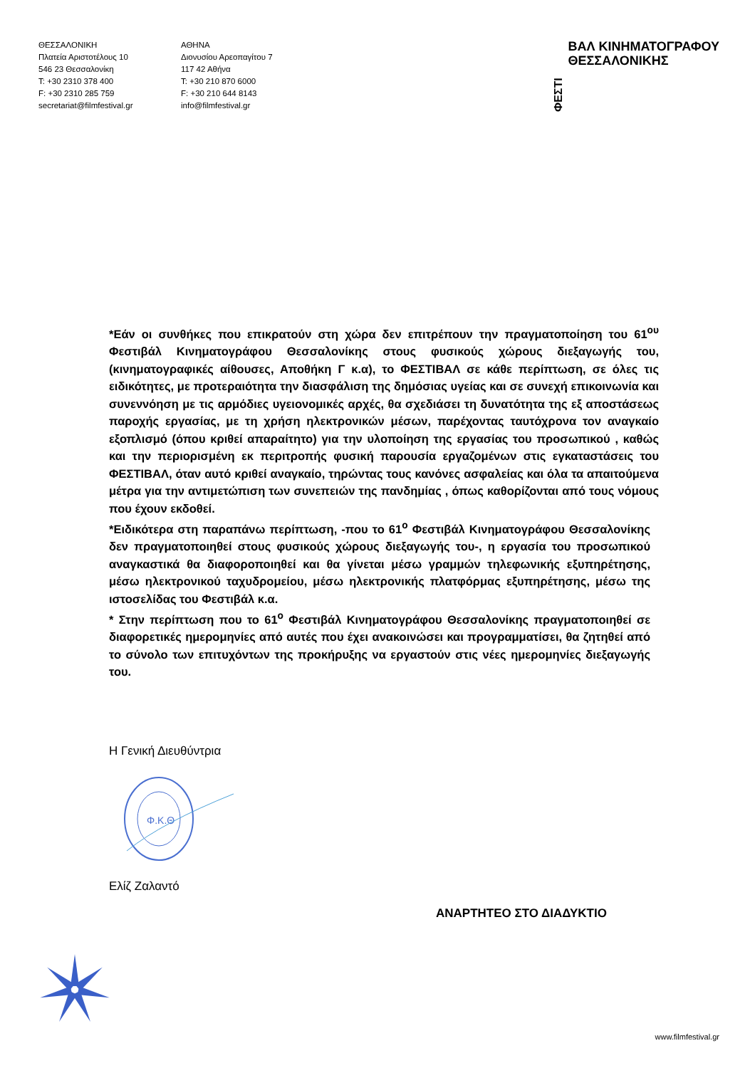ΘΕΣΣΑΛΟΝΙΚΗ
Πλατεία Αριστοτέλους 10
546 23 Θεσσαλονίκη
T: +30 2310 378 400
F: +30 2310 285 759
secretariat@filmfestival.gr
ΑΘΗΝΑ
Διονυσίου Αρεοπαγίτου 7
117 42 Αθήνα
T: +30 210 870 6000
F: +30 210 644 8143
info@filmfestival.gr
ΦΕΣΤΙ ΒΑΛ ΚΙΝΗΜΑΤΟΓΡΑΦΟΥ
ΘΕΣΣΑΛΟΝΙΚΗΣ
*Εάν οι συνθήκες που επικρατούν στη χώρα δεν επιτρέπουν την πραγματοποίηση του 61<sup>ου</sup> Φεστιβάλ Κινηματογράφου Θεσσαλονίκης στους φυσικούς χώρους διεξαγωγής του, (κινηματογραφικές αίθουσες, Αποθήκη Γ κ.α), το ΦΕΣΤΙΒΑΛ σε κάθε περίπτωση, σε όλες τις ειδικότητες, με προτεραιότητα την διασφάλιση της δημόσιας υγείας και σε συνεχή επικοινωνία και συνεννόηση με τις αρμόδιες υγειονομικές αρχές, θα σχεδιάσει τη δυνατότητα της εξ αποστάσεως παροχής εργασίας, με τη χρήση ηλεκτρονικών μέσων, παρέχοντας ταυτόχρονα τον αναγκαίο εξοπλισμό (όπου κριθεί απαραίτητο) για την υλοποίηση της εργασίας του προσωπικού , καθώς και την περιορισμένη εκ περιτροπής φυσική παρουσία εργαζομένων στις εγκαταστάσεις του ΦΕΣΤΙΒΑΛ, όταν αυτό κριθεί αναγκαίο, τηρώντας τους κανόνες ασφαλείας και όλα τα απαιτούμενα μέτρα για την αντιμετώπιση των συνεπειών της πανδημίας , όπως καθορίζονται από τους νόμους που έχουν εκδοθεί.
*Ειδικότερα στη παραπάνω περίπτωση, -που το 61<sup>ο</sup> Φεστιβάλ Κινηματογράφου Θεσσαλονίκης δεν πραγματοποιηθεί στους φυσικούς χώρους διεξαγωγής του-, η εργασία του προσωπικού αναγκαστικά θα διαφοροποιηθεί και θα γίνεται μέσω γραμμών τηλεφωνικής εξυπηρέτησης, μέσω ηλεκτρονικού ταχυδρομείου, μέσω ηλεκτρονικής πλατφόρμας εξυπηρέτησης, μέσω της ιστοσελίδας του Φεστιβάλ κ.α.
* Στην περίπτωση που το 61<sup>ο</sup> Φεστιβάλ Κινηματογράφου Θεσσαλονίκης πραγματοποιηθεί σε διαφορετικές ημερομηνίες από αυτές που έχει ανακοινώσει και προγραμματίσει, θα ζητηθεί από το σύνολο των επιτυχόντων της προκήρυξης να εργαστούν στις νέες ημερομηνίες διεξαγωγής του.
Η Γενική Διευθύντρια
Φ.Κ.Θ
Ελίζ Ζαλαντό
ΑΝΑΡΤΗΤΕΟ ΣΤΟ ΔΙΑΔΥΚΤΙΟ
www.filmfestival.gr